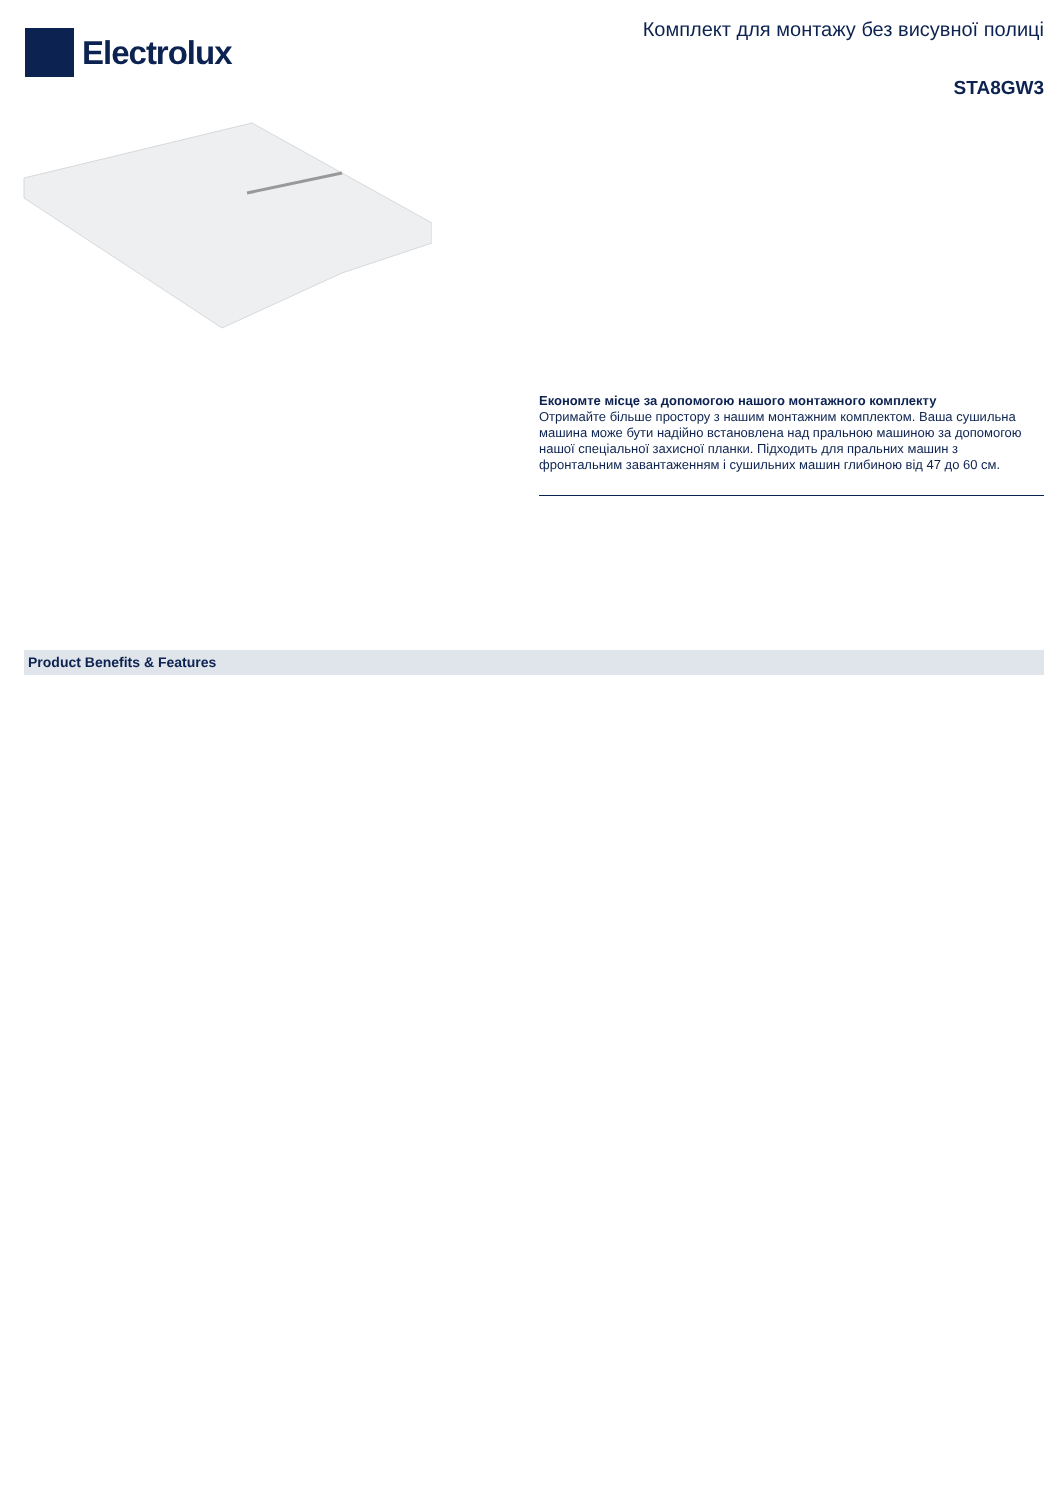Electrolux
Комплект для монтажу без висувної полиці
STA8GW3
Економте місце за допомогою нашого монтажного комплекту
Отримайте більше простору з нашим монтажним комплектом. Ваша сушильна машина може бути надійно встановлена над пральною машиною за допомогою нашої спеціальної захисної планки. Підходить для пральних машин з фронтальним завантаженням і сушильних машин глибиною від 47 до 60 см.
Product Benefits & Features